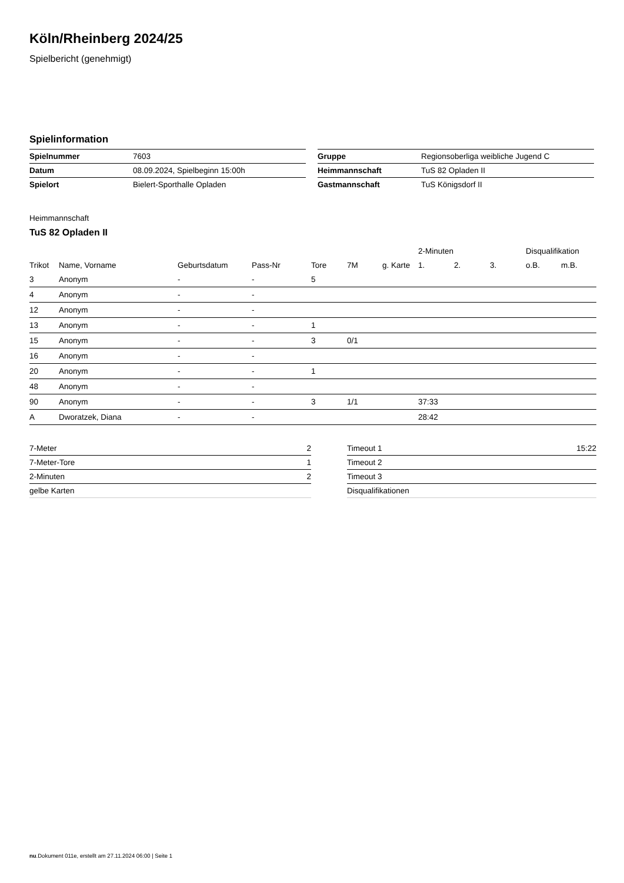Köln/Rheinberg 2024/25
Spielbericht (genehmigt)
Spielinformation
| Spielnummer | 7603 |
| Datum | 08.09.2024, Spielbeginn 15:00h |
| Spielort | Bielert-Sporthalle Opladen |
| Gruppe | Regionsoberliga weibliche Jugend C |
| Heimmannschaft | TuS 82 Opladen II |
| Gastmannschaft | TuS Königsdorf II |
Heimmannschaft
TuS 82 Opladen II
| | | | | | | | 2-Minuten | | | Disqualifikation | |
| Trikot | Name, Vorname | Geburtsdatum | Pass-Nr | Tore | 7M | g. Karte | 1. | 2. | 3. | o.B. | m.B. |
| 3 | Anonym | - | - | 5 | | | | | | | |
| 4 | Anonym | - | - | | | | | | | | |
| 12 | Anonym | - | - | | | | | | | | |
| 13 | Anonym | - | - | 1 | | | | | | | |
| 15 | Anonym | - | - | 3 | 0/1 | | | | | | |
| 16 | Anonym | - | - | | | | | | | | |
| 20 | Anonym | - | - | 1 | | | | | | | |
| 48 | Anonym | - | - | | | | | | | | |
| 90 | Anonym | - | - | 3 | 1/1 | | 37:33 | | | | |
| A | Dworatzek, Diana | - | - | | | | 28:42 | | | | |
| 7-Meter | 2 |
| 7-Meter-Tore | 1 |
| 2-Minuten | 2 |
| gelbe Karten | |
| Timeout 1 | 15:22 |
| Timeout 2 | |
| Timeout 3 | |
| Disqualifikationen | |
nu.Dokument 011e, erstellt am 27.11.2024 06:00 | Seite 1